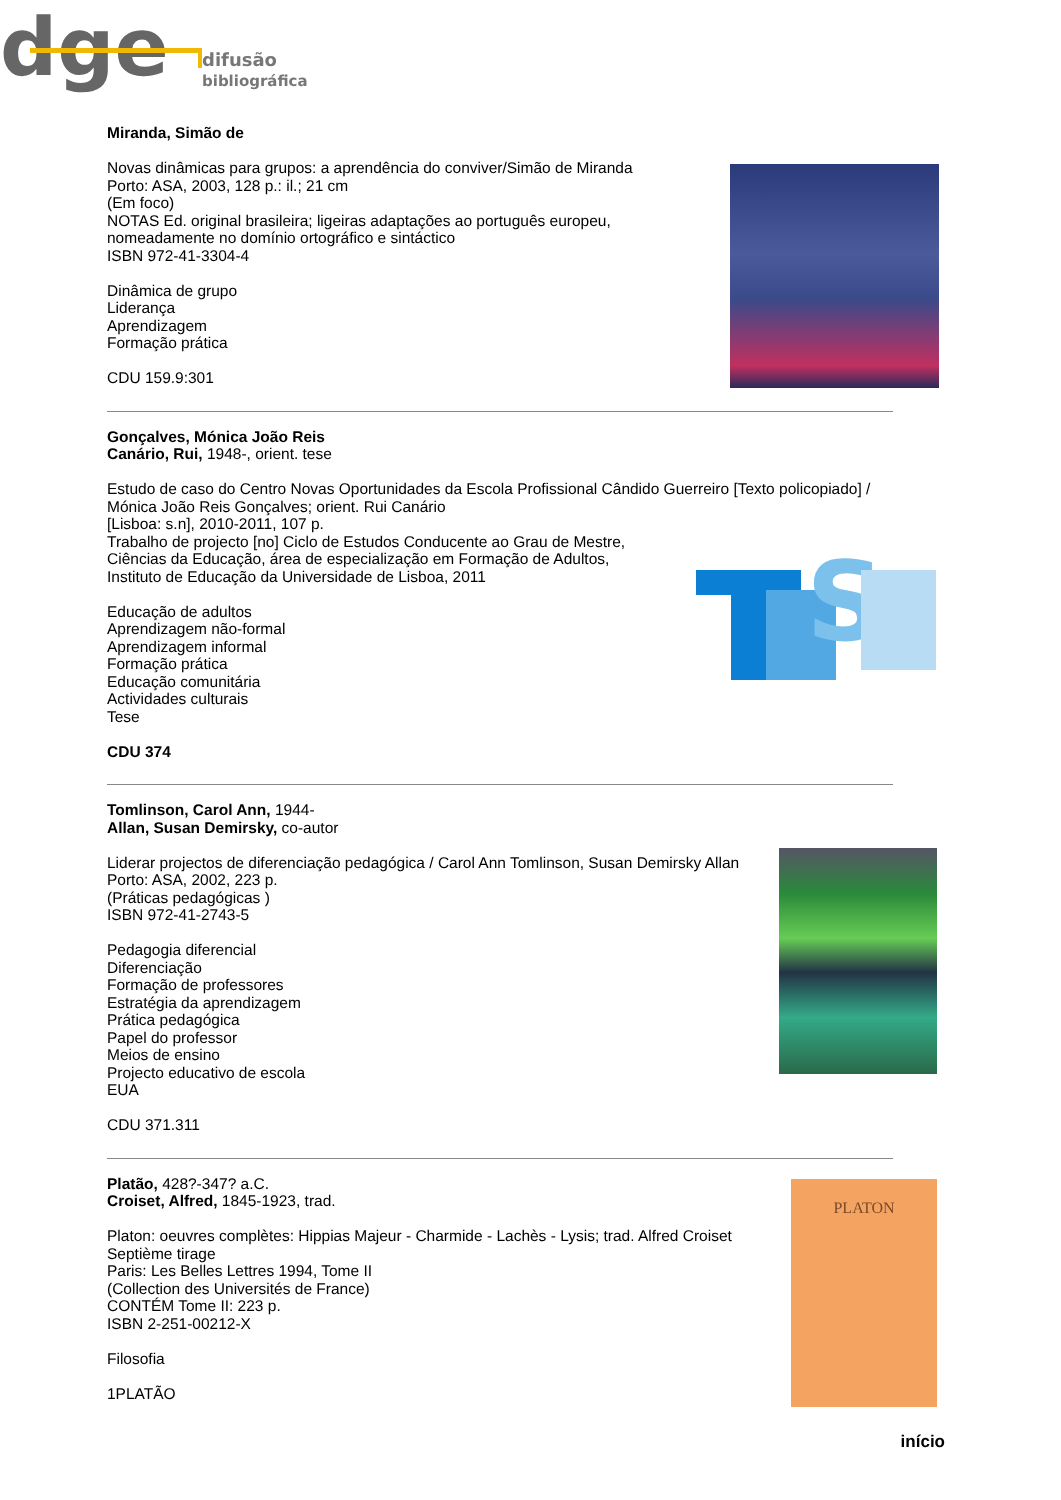dge
difusão
bibliográfica
Miranda, Simão de
Novas dinâmicas para grupos: a aprendência do conviver/Simão de Miranda
Porto: ASA, 2003, 128 p.: il.; 21 cm
(Em foco)
NOTAS Ed. original brasileira; ligeiras adaptações ao português europeu,
nomeadamente no domínio ortográfico e sintáctico
ISBN 972-41-3304-4
Dinâmica de grupo
Liderança
Aprendizagem
Formação prática
CDU 159.9:301
Gonçalves, Mónica João Reis
Canário, Rui, 1948-, orient. tese
Estudo de caso do Centro Novas Oportunidades da Escola Profissional Cândido Guerreiro [Texto policopiado] /
Mónica João Reis Gonçalves; orient. Rui Canário
[Lisboa: s.n], 2010-2011, 107 p.
Trabalho de projecto [no] Ciclo de Estudos Conducente ao Grau de Mestre,
Ciências da Educação, área de especialização em Formação de Adultos,
Instituto de Educação da Universidade de Lisboa, 2011
Educação de adultos
Aprendizagem não-formal
Aprendizagem informal
Formação prática
Educação comunitária
Actividades culturais
Tese
CDU 374
Tomlinson, Carol Ann, 1944-
Allan, Susan Demirsky, co-autor
Liderar projectos de diferenciação pedagógica / Carol Ann Tomlinson, Susan Demirsky Allan
Porto: ASA, 2002, 223 p.
(Práticas pedagógicas )
ISBN 972-41-2743-5
Pedagogia diferencial
Diferenciação
Formação de professores
Estratégia da aprendizagem
Prática pedagógica
Papel do professor
Meios de ensino
Projecto educativo de escola
EUA
CDU 371.311
Platão, 428?-347? a.C.
Croiset, Alfred, 1845-1923, trad.
Platon: oeuvres complètes: Hippias Majeur - Charmide - Lachès - Lysis; trad. Alfred Croiset
Septième tirage
Paris: Les Belles Lettres 1994, Tome II
(Collection des Universités de France)
CONTÉM Tome II: 223 p.
ISBN 2-251-00212-X
Filosofia
1PLATÃO
S
PLATON
início